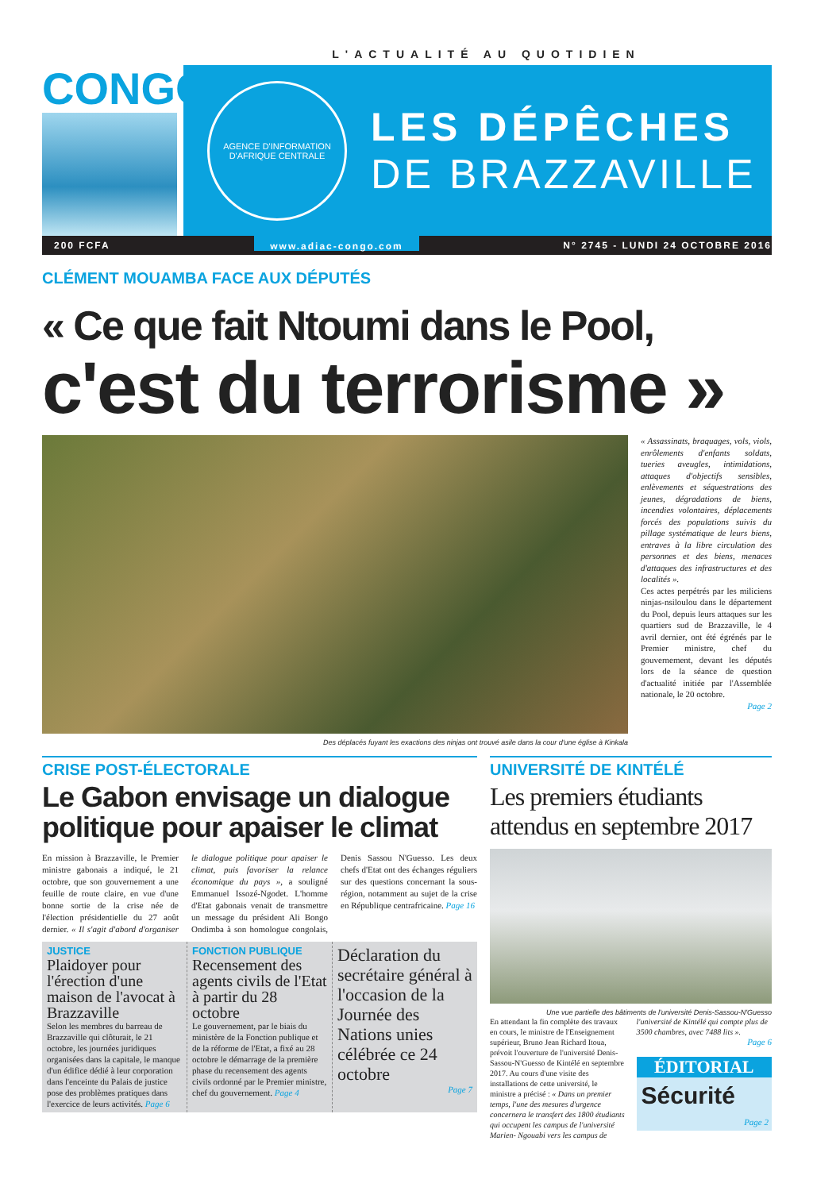L'ACTUALITÉ AU QUOTIDIEN
CONGO
AGENCE D'INFORMATION D'AFRIQUE CENTRALE
LES DÉPÊCHES
DE BRAZZAVILLE
200 FCFA www.adiac-congo.com N° 2745 - LUNDI 24 OCTOBRE 2016
CLÉMENT MOUAMBA FACE AUX DÉPUTÉS
« Ce que fait Ntoumi dans le Pool,
c'est du terrorisme »
Des déplacés fuyant les exactions des ninjas ont trouvé asile dans la cour d'une église à Kinkala
« Assassinats, braquages, vols, viols, enrôlements d'enfants soldats, tueries aveugles, intimidations, attaques d'objectifs sensibles, enlèvements et séquestrations des jeunes, dégradations de biens, incendies volontaires, déplacements forcés des populations suivis du pillage systématique de leurs biens, entraves à la libre circulation des personnes et des biens, menaces d'attaques des infrastructures et des localités ».
Ces actes perpétrés par les miliciens ninjas-nsiloulou dans le département du Pool, depuis leurs attaques sur les quartiers sud de Brazzaville, le 4 avril dernier, ont été égrénés par le Premier ministre, chef du gouvernement, devant les députés lors de la séance de question d'actualité initiée par l'Assemblée nationale, le 20 octobre.
Page 2
CRISE POST-ÉLECTORALE
Le Gabon envisage un dialogue politique pour apaiser le climat
En mission à Brazzaville, le Premier ministre gabonais a indiqué, le 21 octobre, que son gouvernement a une feuille de route claire, en vue d'une bonne sortie de la crise née de l'élection présidentielle du 27 août dernier. « Il s'agit d'abord d'organiser le dialogue politique pour apaiser le climat, puis favoriser la relance économique du pays », a souligné Emmanuel Issozé-Ngodet. L'homme d'Etat gabonais venait de transmettre un message du président Ali Bongo Ondimba à son homologue congolais, Denis Sassou N'Guesso. Les deux chefs d'Etat ont des échanges réguliers sur des questions concernant la sous-région, notamment au sujet de la crise en République centrafricaine. Page 16
JUSTICE
Plaidoyer pour l'érection d'une maison de l'avocat à Brazzaville
Selon les membres du barreau de Brazzaville qui clôturait, le 21 octobre, les journées juridiques organisées dans la capitale, le manque d'un édifice dédié à leur corporation dans l'enceinte du Palais de justice pose des problèmes pratiques dans l'exercice de leurs activités. Page 6
FONCTION PUBLIQUE
Recensement des agents civils de l'Etat à partir du 28 octobre
Le gouvernement, par le biais du ministère de la Fonction publique et de la réforme de l'Etat, a fixé au 28 octobre le démarrage de la première phase du recensement des agents civils ordonné par le Premier ministre, chef du gouvernement. Page 4
Déclaration du secrétaire général à l'occasion de la Journée des Nations unies célébrée ce 24 octobre
Page 7
UNIVERSITÉ DE KINTÉLÉ
Les premiers étudiants attendus en septembre 2017
Une vue partielle des bâtiments de l'université Denis-Sassou-N'Guesso
En attendant la fin complète des travaux en cours, le ministre de l'Enseignement supérieur, Bruno Jean Richard Itoua, prévoit l'ouverture de l'université Denis-Sassou-N'Guesso de Kintélé en septembre 2017. Au cours d'une visite des installations de cette université, le ministre a précisé : « Dans un premier temps, l'une des mesures d'urgence concernera le transfert des 1800 étudiants qui occupent les campus de l'université Marien- Ngouabi vers les campus de
l'université de Kintélé qui compte plus de 3500 chambres, avec 7488 lits ».
Page 6
ÉDITORIAL
Sécurité
Page 2